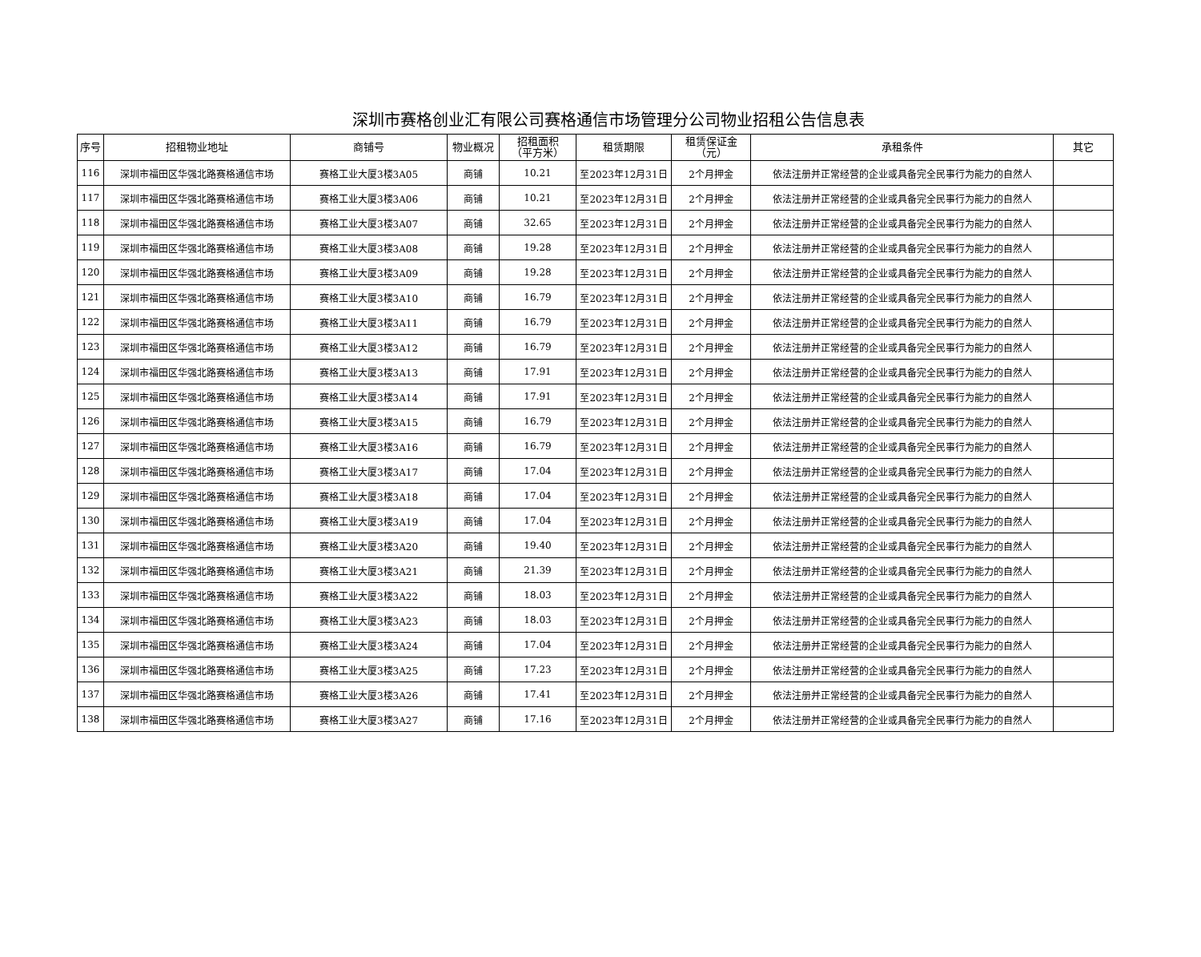深圳市赛格创业汇有限公司赛格通信市场管理分公司物业招租公告信息表
| 序号 | 招租物业地址 | 商铺号 | 物业概况 | 招租面积 （平方米） | 租赁期限 | 租赁保证金 （元） | 承租条件 | 其它 |
| --- | --- | --- | --- | --- | --- | --- | --- | --- |
| 116 | 深圳市福田区华强北路赛格通信市场 | 赛格工业大厦3楼3A05 | 商铺 | 10.21 | 至2023年12月31日 | 2个月押金 | 依法注册并正常经营的企业或具备完全民事行为能力的自然人 | |
| 117 | 深圳市福田区华强北路赛格通信市场 | 赛格工业大厦3楼3A06 | 商铺 | 10.21 | 至2023年12月31日 | 2个月押金 | 依法注册并正常经营的企业或具备完全民事行为能力的自然人 | |
| 118 | 深圳市福田区华强北路赛格通信市场 | 赛格工业大厦3楼3A07 | 商铺 | 32.65 | 至2023年12月31日 | 2个月押金 | 依法注册并正常经营的企业或具备完全民事行为能力的自然人 | |
| 119 | 深圳市福田区华强北路赛格通信市场 | 赛格工业大厦3楼3A08 | 商铺 | 19.28 | 至2023年12月31日 | 2个月押金 | 依法注册并正常经营的企业或具备完全民事行为能力的自然人 | |
| 120 | 深圳市福田区华强北路赛格通信市场 | 赛格工业大厦3楼3A09 | 商铺 | 19.28 | 至2023年12月31日 | 2个月押金 | 依法注册并正常经营的企业或具备完全民事行为能力的自然人 | |
| 121 | 深圳市福田区华强北路赛格通信市场 | 赛格工业大厦3楼3A10 | 商铺 | 16.79 | 至2023年12月31日 | 2个月押金 | 依法注册并正常经营的企业或具备完全民事行为能力的自然人 | |
| 122 | 深圳市福田区华强北路赛格通信市场 | 赛格工业大厦3楼3A11 | 商铺 | 16.79 | 至2023年12月31日 | 2个月押金 | 依法注册并正常经营的企业或具备完全民事行为能力的自然人 | |
| 123 | 深圳市福田区华强北路赛格通信市场 | 赛格工业大厦3楼3A12 | 商铺 | 16.79 | 至2023年12月31日 | 2个月押金 | 依法注册并正常经营的企业或具备完全民事行为能力的自然人 | |
| 124 | 深圳市福田区华强北路赛格通信市场 | 赛格工业大厦3楼3A13 | 商铺 | 17.91 | 至2023年12月31日 | 2个月押金 | 依法注册并正常经营的企业或具备完全民事行为能力的自然人 | |
| 125 | 深圳市福田区华强北路赛格通信市场 | 赛格工业大厦3楼3A14 | 商铺 | 17.91 | 至2023年12月31日 | 2个月押金 | 依法注册并正常经营的企业或具备完全民事行为能力的自然人 | |
| 126 | 深圳市福田区华强北路赛格通信市场 | 赛格工业大厦3楼3A15 | 商铺 | 16.79 | 至2023年12月31日 | 2个月押金 | 依法注册并正常经营的企业或具备完全民事行为能力的自然人 | |
| 127 | 深圳市福田区华强北路赛格通信市场 | 赛格工业大厦3楼3A16 | 商铺 | 16.79 | 至2023年12月31日 | 2个月押金 | 依法注册并正常经营的企业或具备完全民事行为能力的自然人 | |
| 128 | 深圳市福田区华强北路赛格通信市场 | 赛格工业大厦3楼3A17 | 商铺 | 17.04 | 至2023年12月31日 | 2个月押金 | 依法注册并正常经营的企业或具备完全民事行为能力的自然人 | |
| 129 | 深圳市福田区华强北路赛格通信市场 | 赛格工业大厦3楼3A18 | 商铺 | 17.04 | 至2023年12月31日 | 2个月押金 | 依法注册并正常经营的企业或具备完全民事行为能力的自然人 | |
| 130 | 深圳市福田区华强北路赛格通信市场 | 赛格工业大厦3楼3A19 | 商铺 | 17.04 | 至2023年12月31日 | 2个月押金 | 依法注册并正常经营的企业或具备完全民事行为能力的自然人 | |
| 131 | 深圳市福田区华强北路赛格通信市场 | 赛格工业大厦3楼3A20 | 商铺 | 19.40 | 至2023年12月31日 | 2个月押金 | 依法注册并正常经营的企业或具备完全民事行为能力的自然人 | |
| 132 | 深圳市福田区华强北路赛格通信市场 | 赛格工业大厦3楼3A21 | 商铺 | 21.39 | 至2023年12月31日 | 2个月押金 | 依法注册并正常经营的企业或具备完全民事行为能力的自然人 | |
| 133 | 深圳市福田区华强北路赛格通信市场 | 赛格工业大厦3楼3A22 | 商铺 | 18.03 | 至2023年12月31日 | 2个月押金 | 依法注册并正常经营的企业或具备完全民事行为能力的自然人 | |
| 134 | 深圳市福田区华强北路赛格通信市场 | 赛格工业大厦3楼3A23 | 商铺 | 18.03 | 至2023年12月31日 | 2个月押金 | 依法注册并正常经营的企业或具备完全民事行为能力的自然人 | |
| 135 | 深圳市福田区华强北路赛格通信市场 | 赛格工业大厦3楼3A24 | 商铺 | 17.04 | 至2023年12月31日 | 2个月押金 | 依法注册并正常经营的企业或具备完全民事行为能力的自然人 | |
| 136 | 深圳市福田区华强北路赛格通信市场 | 赛格工业大厦3楼3A25 | 商铺 | 17.23 | 至2023年12月31日 | 2个月押金 | 依法注册并正常经营的企业或具备完全民事行为能力的自然人 | |
| 137 | 深圳市福田区华强北路赛格通信市场 | 赛格工业大厦3楼3A26 | 商铺 | 17.41 | 至2023年12月31日 | 2个月押金 | 依法注册并正常经营的企业或具备完全民事行为能力的自然人 | |
| 138 | 深圳市福田区华强北路赛格通信市场 | 赛格工业大厦3楼3A27 | 商铺 | 17.16 | 至2023年12月31日 | 2个月押金 | 依法注册并正常经营的企业或具备完全民事行为能力的自然人 | |